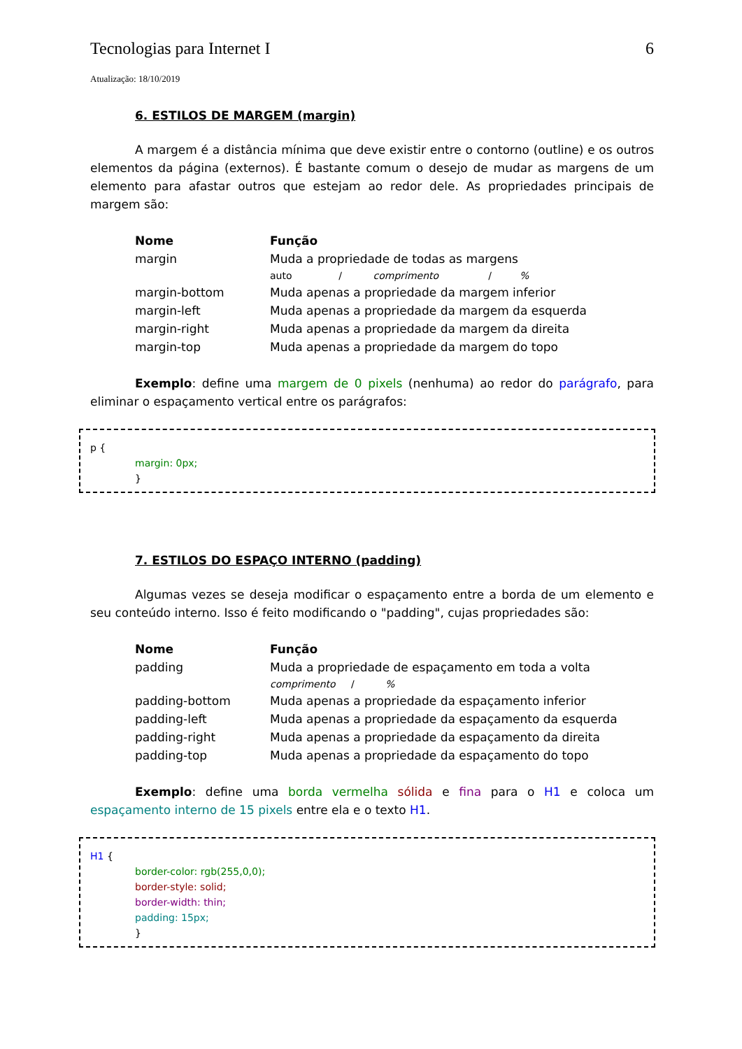Tecnologias para Internet I 6
Atualização: 18/10/2019
6. ESTILOS DE MARGEM (margin)
A margem é a distância mínima que deve existir entre o contorno (outline) e os outros elementos da página (externos). É bastante comum o desejo de mudar as margens de um elemento para afastar outros que estejam ao redor dele. As propriedades principais de margem são:
| Nome | Função |
| --- | --- |
| margin | Muda a propriedade de todas as margens auto / comprimento / % |
| margin-bottom | Muda apenas a propriedade da margem inferior |
| margin-left | Muda apenas a propriedade da margem da esquerda |
| margin-right | Muda apenas a propriedade da margem da direita |
| margin-top | Muda apenas a propriedade da margem do topo |
Exemplo: define uma margem de 0 pixels (nenhuma) ao redor do parágrafo, para eliminar o espaçamento vertical entre os parágrafos:
p {
margin: 0px;
}
7. ESTILOS DO ESPAÇO INTERNO (padding)
Algumas vezes se deseja modificar o espaçamento entre a borda de um elemento e seu conteúdo interno. Isso é feito modificando o "padding", cujas propriedades são:
| Nome | Função |
| --- | --- |
| padding | Muda a propriedade de espaçamento em toda a volta comprimento / % |
| padding-bottom | Muda apenas a propriedade da espaçamento inferior |
| padding-left | Muda apenas a propriedade da espaçamento da esquerda |
| padding-right | Muda apenas a propriedade da espaçamento da direita |
| padding-top | Muda apenas a propriedade da espaçamento do topo |
Exemplo: define uma borda vermelha sólida e fina para o H1 e coloca um espaçamento interno de 15 pixels entre ela e o texto H1.
H1 {
border-color: rgb(255,0,0);
border-style: solid;
border-width: thin;
padding: 15px;
}